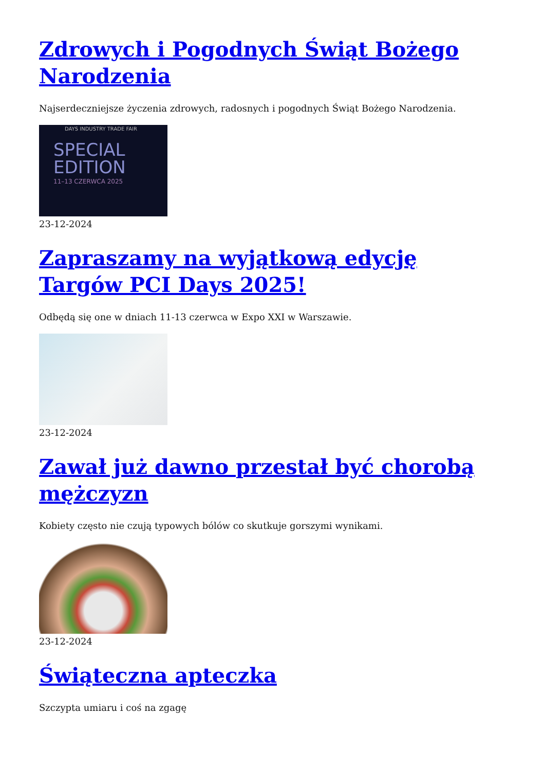Zdrowych i Pogodnych Świąt Bożego Narodzenia
Najserdeczniejsze życzenia zdrowych, radosnych i pogodnych Świąt Bożego Narodzenia.
DAYS INDUSTRY TRADE FAIR
SPECIAL
EDITION
11–13 CZERWCA 2025
23-12-2024
Zapraszamy na wyjątkową edycję Targów PCI Days 2025!
Odbędą się one w dniach 11-13 czerwca w Expo XXI w Warszawie.
23-12-2024
Zawał już dawno przestał być chorobą mężczyzn
Kobiety często nie czują typowych bólów co skutkuje gorszymi wynikami.
23-12-2024
Świąteczna apteczka
Szczypta umiaru i coś na zgagę